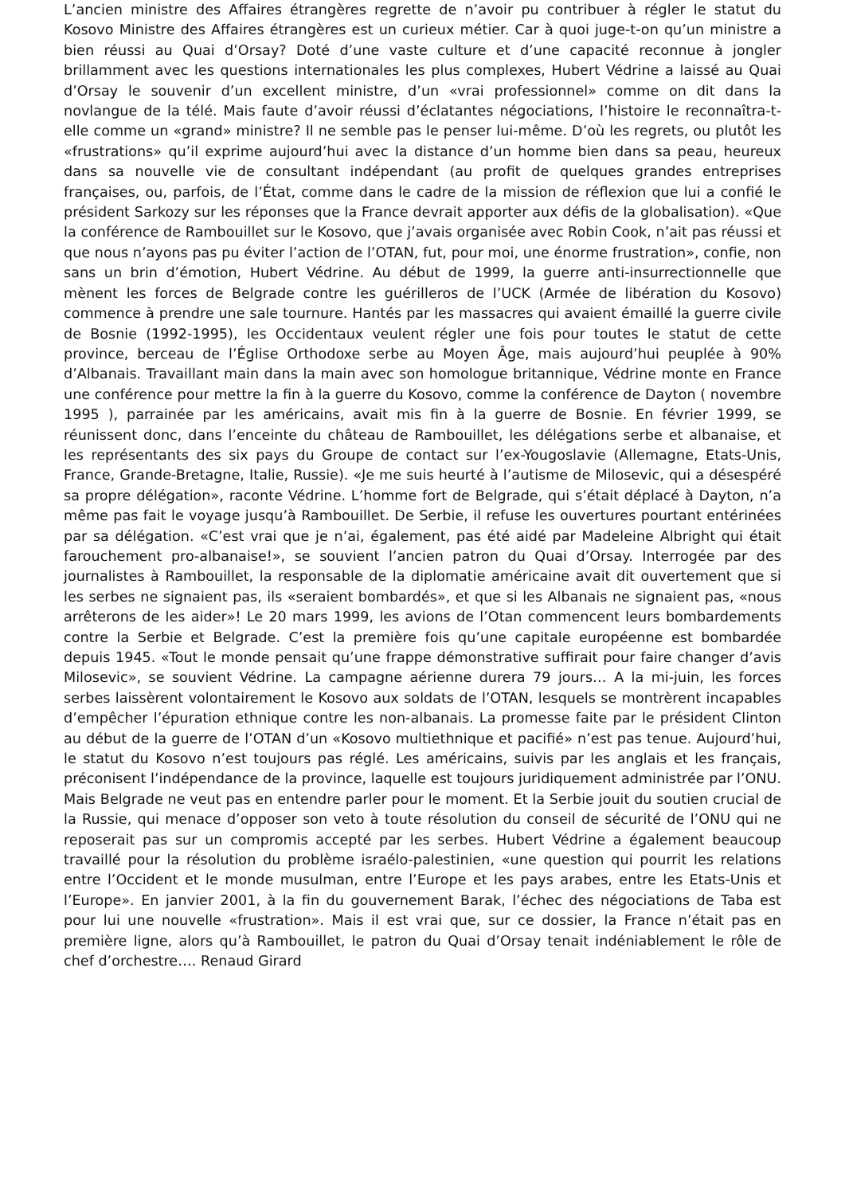L’ancien ministre des Affaires étrangères regrette de n’avoir pu contribuer à régler le statut du Kosovo Ministre des Affaires étrangères est un curieux métier. Car à quoi juge-t-on qu’un ministre a bien réussi au Quai d’Orsay? Doté d’une vaste culture et d’une capacité reconnue à jongler brillamment avec les questions internationales les plus complexes, Hubert Védrine a laissé au Quai d’Orsay le souvenir d’un excellent ministre, d’un «vrai professionnel» comme on dit dans la novlangue de la télé. Mais faute d’avoir réussi d’éclatantes négociations, l’histoire le reconnaîtra-t-elle comme un «grand» ministre? Il ne semble pas le penser lui-même. D’où les regrets, ou plutôt les «frustrations» qu’il exprime aujourd’hui avec la distance d’un homme bien dans sa peau, heureux dans sa nouvelle vie de consultant indépendant (au profit de quelques grandes entreprises françaises, ou, parfois, de l’État, comme dans le cadre de la mission de réflexion que lui a confié le président Sarkozy sur les réponses que la France devrait apporter aux défis de la globalisation). «Que la conférence de Rambouillet sur le Kosovo, que j’avais organisée avec Robin Cook, n’ait pas réussi et que nous n’ayons pas pu éviter l’action de l’OTAN, fut, pour moi, une énorme frustration», confie, non sans un brin d’émotion, Hubert Védrine. Au début de 1999, la guerre anti-insurrectionnelle que mènent les forces de Belgrade contre les guérilleros de l’UCK (Armée de libération du Kosovo) commence à prendre une sale tournure. Hantés par les massacres qui avaient émaillé la guerre civile de Bosnie (1992-1995), les Occidentaux veulent régler une fois pour toutes le statut de cette province, berceau de l’Église Orthodoxe serbe au Moyen Âge, mais aujourd’hui peuplée à 90% d’Albanais. Travaillant main dans la main avec son homologue britannique, Védrine monte en France une conférence pour mettre la fin à la guerre du Kosovo, comme la conférence de Dayton ( novembre 1995 ), parrainée par les américains, avait mis fin à la guerre de Bosnie. En février 1999, se réunissent donc, dans l’enceinte du château de Rambouillet, les délégations serbe et albanaise, et les représentants des six pays du Groupe de contact sur l’ex-Yougoslavie (Allemagne, Etats-Unis, France, Grande-Bretagne, Italie, Russie). «Je me suis heurté à l’autisme de Milosevic, qui a désespéré sa propre délégation», raconte Védrine. L’homme fort de Belgrade, qui s’était déplacé à Dayton, n’a même pas fait le voyage jusqu’à Rambouillet. De Serbie, il refuse les ouvertures pourtant entérinées par sa délégation. «C’est vrai que je n’ai, également, pas été aidé par Madeleine Albright qui était farouchement pro-albanaise!», se souvient l’ancien patron du Quai d’Orsay. Interrogée par des journalistes à Rambouillet, la responsable de la diplomatie américaine avait dit ouvertement que si les serbes ne signaient pas, ils «seraient bombardés», et que si les Albanais ne signaient pas, «nous arrêterons de les aider»! Le 20 mars 1999, les avions de l’Otan commencent leurs bombardements contre la Serbie et Belgrade. C’est la première fois qu’une capitale européenne est bombardée depuis 1945. «Tout le monde pensait qu’une frappe démonstrative suffirait pour faire changer d’avis Milosevic», se souvient Védrine. La campagne aérienne durera 79 jours… A la mi-juin, les forces serbes laissèrent volontairement le Kosovo aux soldats de l’OTAN, lesquels se montrèrent incapables d’empêcher l’épuration ethnique contre les non-albanais. La promesse faite par le président Clinton au début de la guerre de l’OTAN d’un «Kosovo multiethnique et pacifié» n’est pas tenue. Aujourd’hui, le statut du Kosovo n’est toujours pas réglé. Les américains, suivis par les anglais et les français, préconisent l’indépendance de la province, laquelle est toujours juridiquement administrée par l’ONU. Mais Belgrade ne veut pas en entendre parler pour le moment. Et la Serbie jouit du soutien crucial de la Russie, qui menace d’opposer son veto à toute résolution du conseil de sécurité de l’ONU qui ne reposerait pas sur un compromis accepté par les serbes. Hubert Védrine a également beaucoup travaillé pour la résolution du problème israélo-palestinien, «une question qui pourrit les relations entre l’Occident et le monde musulman, entre l’Europe et les pays arabes, entre les Etats-Unis et l’Europe». En janvier 2001, à la fin du gouvernement Barak, l’échec des négociations de Taba est pour lui une nouvelle «frustration». Mais il est vrai que, sur ce dossier, la France n’était pas en première ligne, alors qu’à Rambouillet, le patron du Quai d’Orsay tenait indéniablement le rôle de chef d’orchestre…. Renaud Girard